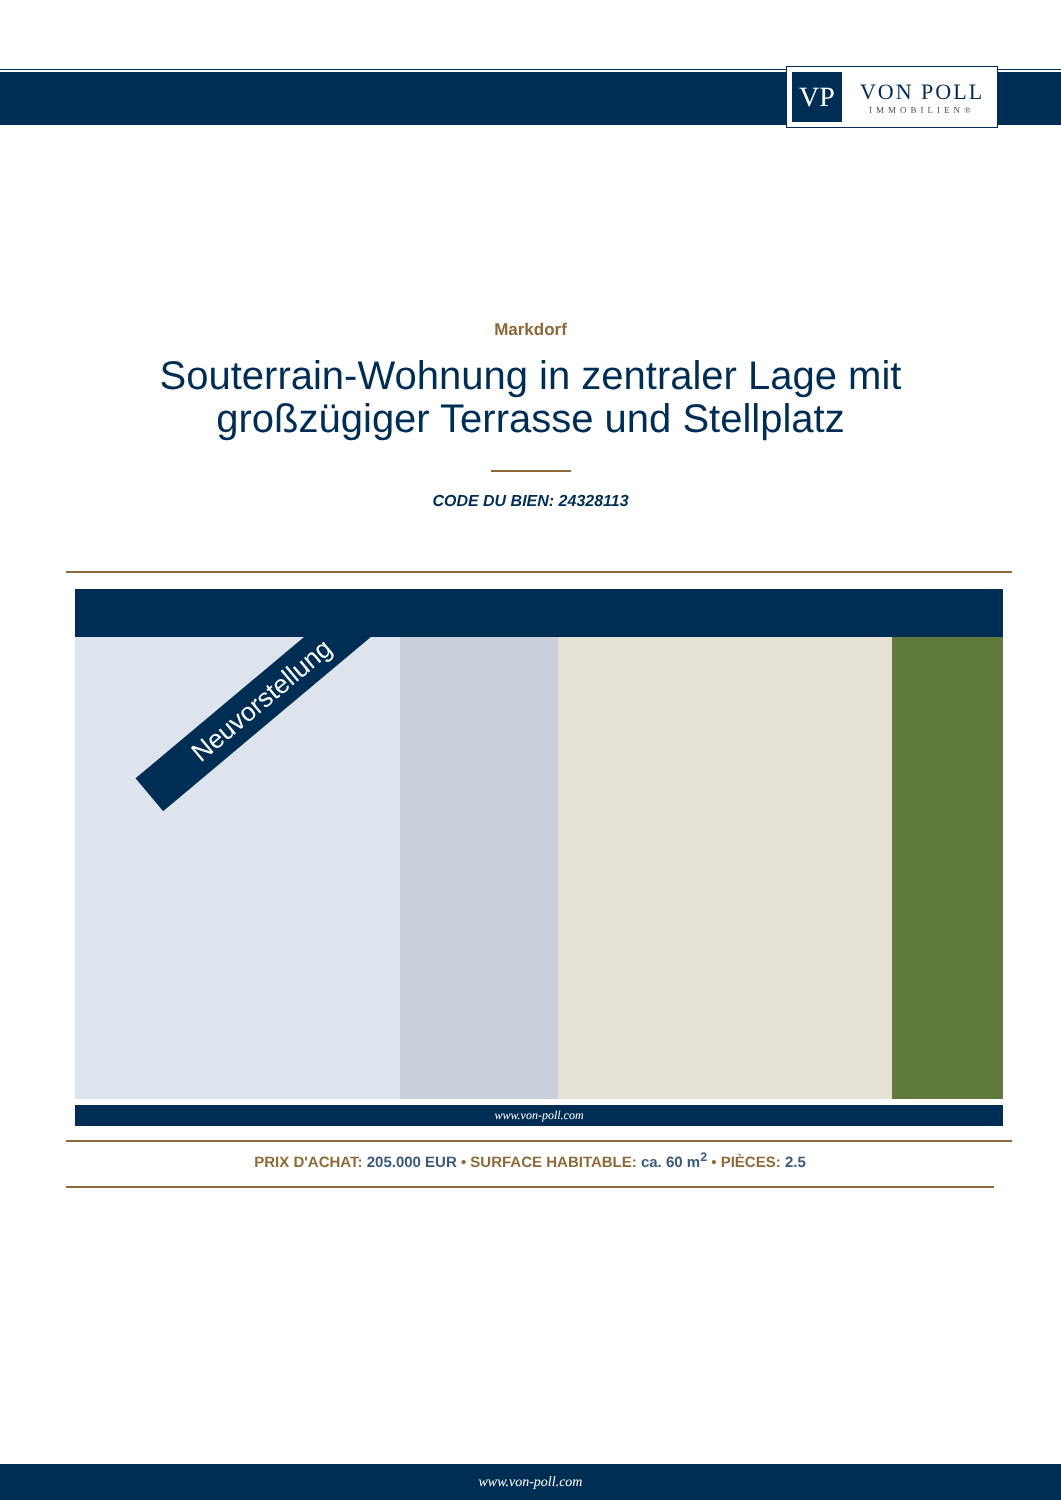VP
VON POLL
IMMOBILIEN®
Markdorf
Souterrain-Wohnung in zentraler Lage mit
großzügiger Terrasse und Stellplatz
CODE DU BIEN: 24328113
Neuvorstellung
www.von-poll.com
PRIX D'ACHAT: 205.000 EUR • SURFACE HABITABLE: ca. 60 m<sup>2</sup> • PIÈCES: 2.5
www.von-poll.com